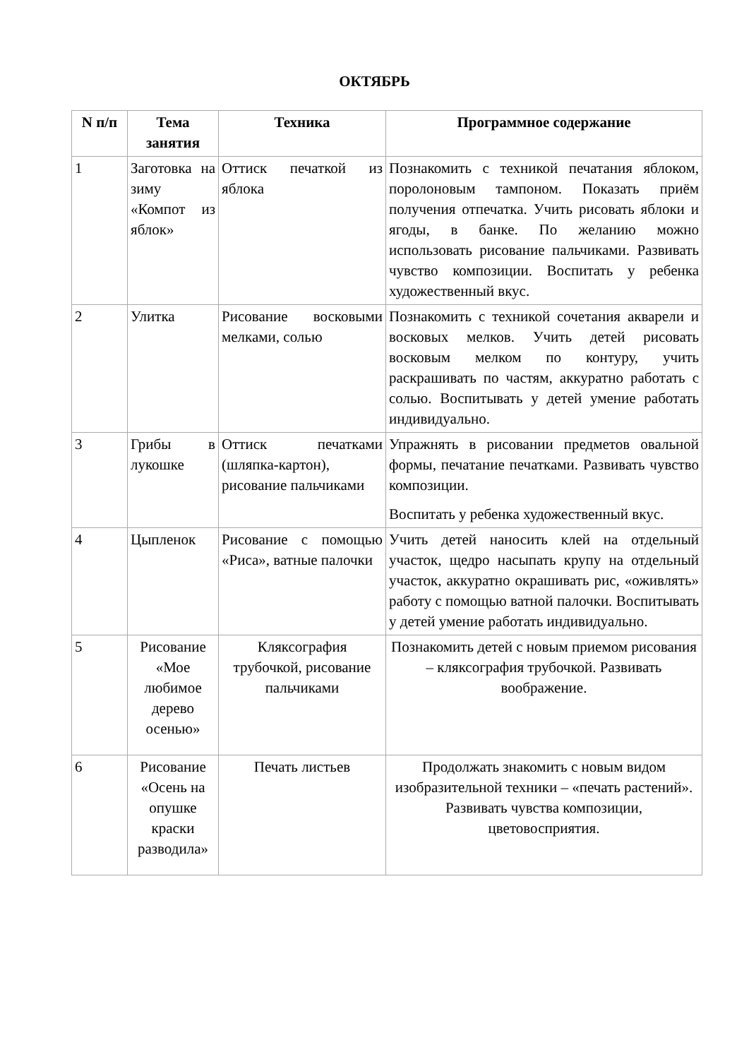ОКТЯБРЬ
| N п/п | Тема занятия | Техника | Программное содержание |
| --- | --- | --- | --- |
| 1 | Заготовка на зиму «Компот из яблок» | Оттиск печаткой из яблока | Познакомить с техникой печатания яблоком, поролоновым тампоном. Показать приём получения отпечатка. Учить рисовать яблоки и ягоды, в банке. По желанию можно использовать рисование пальчиками. Развивать чувство композиции. Воспитать у ребенка художественный вкус. |
| 2 | Улитка | Рисование восковыми мелками, солью | Познакомить с техникой сочетания акварели и восковых мелков. Учить детей рисовать восковым мелком по контуру, учить раскрашивать по частям, аккуратно работать с солью. Воспитывать у детей умение работать индивидуально. |
| 3 | Грибы в лукошке | Оттиск печатками (шляпка-картон), рисование пальчиками | Упражнять в рисовании предметов овальной формы, печатание печатками. Развивать чувство композиции. Воспитать у ребенка художественный вкус. |
| 4 | Цыпленок | Рисование с помощью «Риса», ватные палочки | Учить детей наносить клей на отдельный участок, щедро насыпать крупу на отдельный участок, аккуратно окрашивать рис, «оживлять» работу с помощью ватной палочки. Воспитывать у детей умение работать индивидуально. |
| 5 | Рисование «Мое любимое дерево осенью» | Кляксография трубочкой, рисование пальчиками | Познакомить детей с новым приемом рисования – кляксография трубочкой. Развивать воображение. |
| 6 | Рисование «Осень на опушке краски разводила» | Печать листьев | Продолжать знакомить с новым видом изобразительной техники – «печать растений». Развивать чувства композиции, цветовосприятия. |